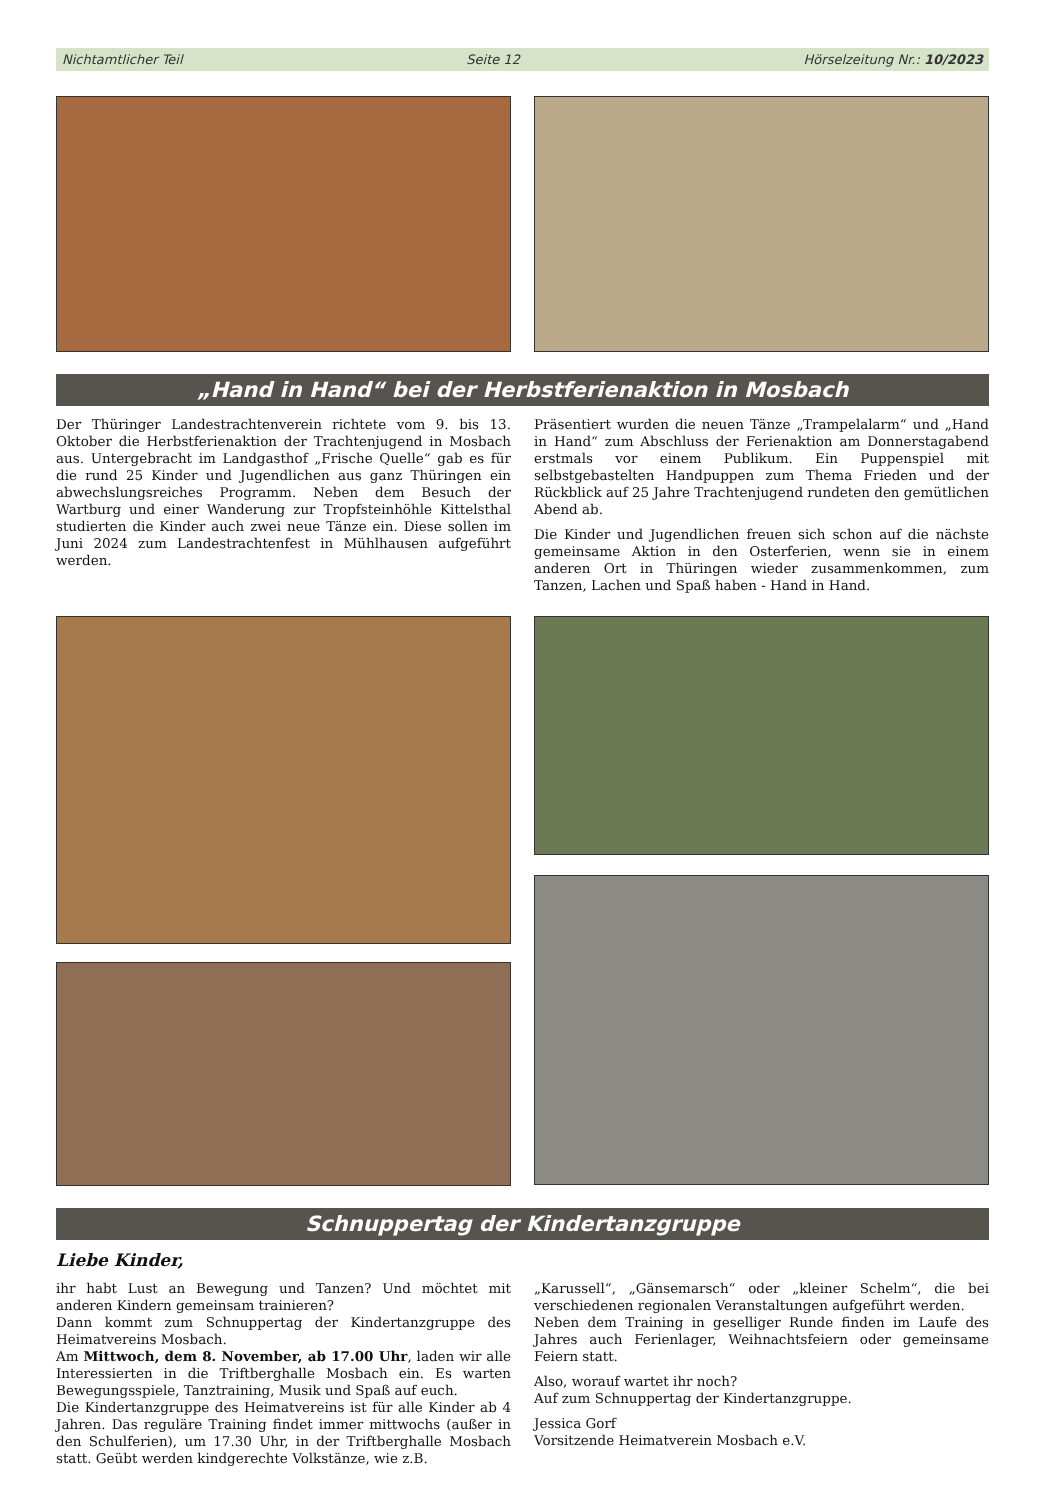Nichtamtlicher Teil Seite 12 Hörselzeitung Nr.: 10/2023
„Hand in Hand“ bei der Herbstferienaktion in Mosbach
Der Thüringer Landestrachtenverein richtete vom 9. bis 13. Oktober die Herbstferienaktion der Trachtenjugend in Mosbach aus. Untergebracht im Landgasthof „Frische Quelle“ gab es für die rund 25 Kinder und Jugendlichen aus ganz Thüringen ein abwechslungsreiches Programm. Neben dem Besuch der Wartburg und einer Wanderung zur Tropfsteinhöhle Kittelsthal studierten die Kinder auch zwei neue Tänze ein. Diese sollen im Juni 2024 zum Landestrachtenfest in Mühlhausen aufgeführt werden.
Präsentiert wurden die neuen Tänze „Trampelalarm“ und „Hand in Hand“ zum Abschluss der Ferienaktion am Donnerstagabend erstmals vor einem Publikum. Ein Puppenspiel mit selbstgebastelten Handpuppen zum Thema Frieden und der Rückblick auf 25 Jahre Trachtenjugend rundeten den gemütlichen Abend ab.
Die Kinder und Jugendlichen freuen sich schon auf die nächste gemeinsame Aktion in den Osterferien, wenn sie in einem anderen Ort in Thüringen wieder zusammenkommen, zum Tanzen, Lachen und Spaß haben - Hand in Hand.
Schnuppertag der Kindertanzgruppe
Liebe Kinder,
ihr habt Lust an Bewegung und Tanzen? Und möchtet mit anderen Kindern gemeinsam trainieren?
Dann kommt zum Schnuppertag der Kindertanzgruppe des Heimatvereins Mosbach.
Am Mittwoch, dem 8. November, ab 17.00 Uhr, laden wir alle Interessierten in die Triftberghalle Mosbach ein. Es warten Bewegungsspiele, Tanztraining, Musik und Spaß auf euch.
Die Kindertanzgruppe des Heimatvereins ist für alle Kinder ab 4 Jahren. Das reguläre Training findet immer mittwochs (außer in den Schulferien), um 17.30 Uhr, in der Triftberghalle Mosbach statt. Geübt werden kindgerechte Volkstänze, wie z.B.
„Karussell“, „Gänsemarsch“ oder „kleiner Schelm“, die bei verschiedenen regionalen Veranstaltungen aufgeführt werden.
Neben dem Training in geselliger Runde finden im Laufe des Jahres auch Ferienlager, Weihnachtsfeiern oder gemeinsame Feiern statt.
Also, worauf wartet ihr noch?
Auf zum Schnuppertag der Kindertanzgruppe.
Jessica Gorf
Vorsitzende Heimatverein Mosbach e.V.